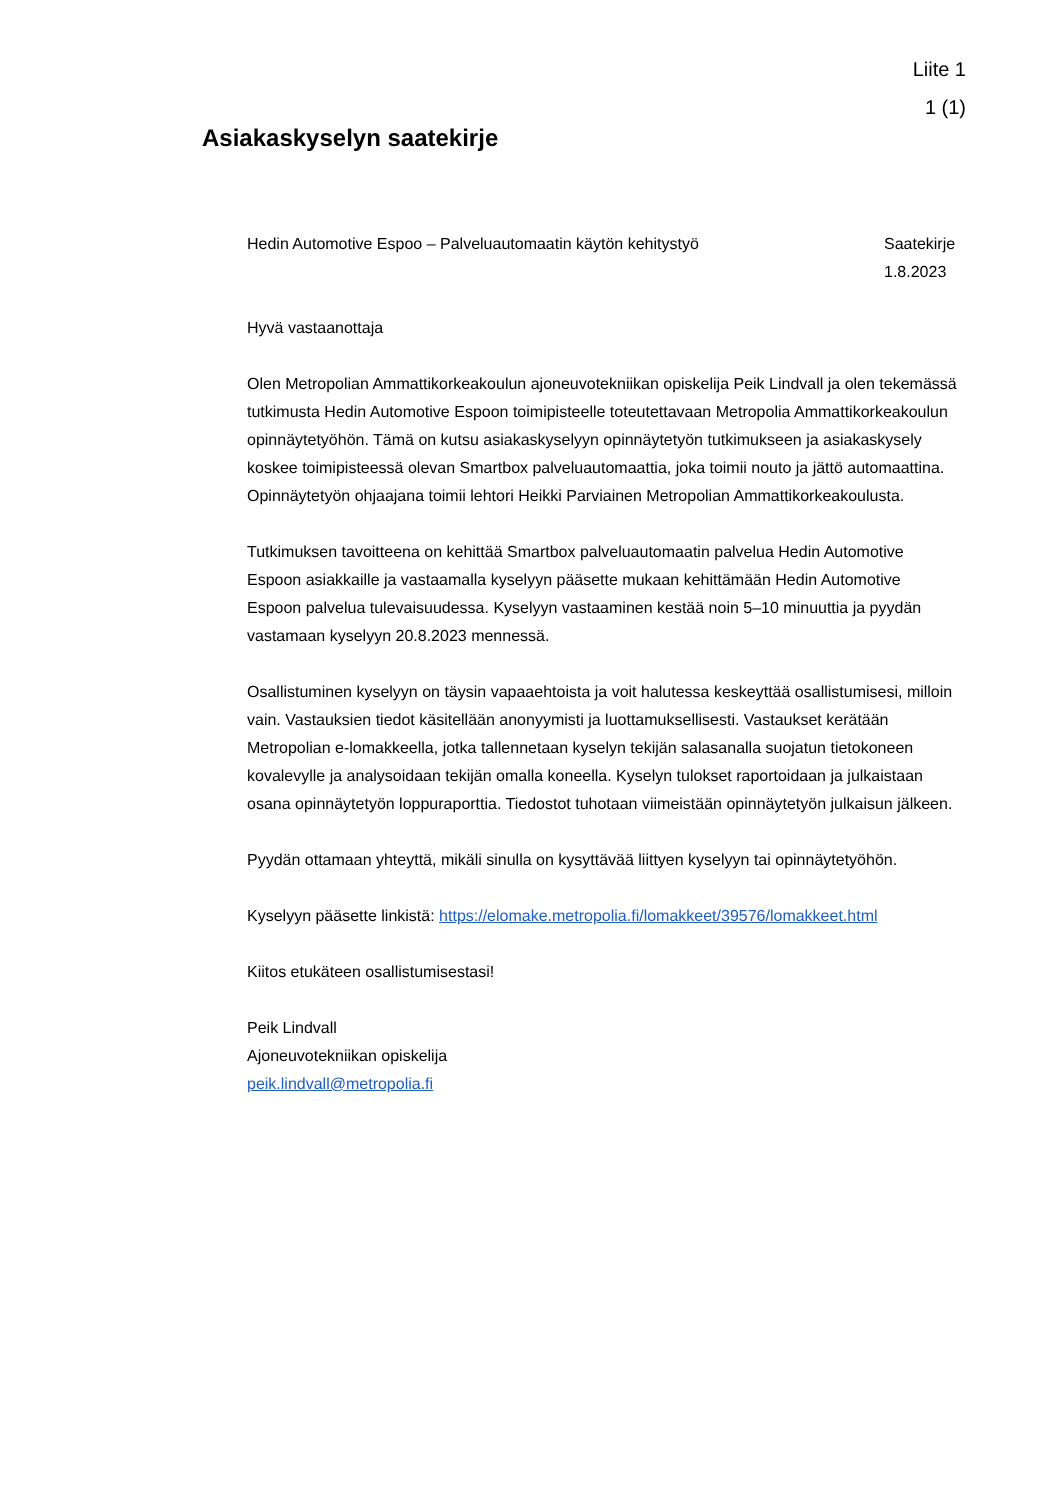Liite 1
1 (1)
Asiakaskyselyn saatekirje
Hedin Automotive Espoo – Palveluautomaatin käytön kehitystyö Saatekirje
1.8.2023
Hyvä vastaanottaja
Olen Metropolian Ammattikorkeakoulun ajoneuvotekniikan opiskelija Peik Lindvall ja olen tekemässä tutkimusta Hedin Automotive Espoon toimipisteelle toteutettavaan Metropolia Ammattikorkeakoulun opinnäytetyöhön. Tämä on kutsu asiakaskyselyyn opinnäytetyön tutkimukseen ja asiakaskysely koskee toimipisteessä olevan Smartbox palveluautomaattia, joka toimii nouto ja jättö automaattina. Opinnäytetyön ohjaajana toimii lehtori Heikki Parviainen Metropolian Ammattikorkeakoulusta.
Tutkimuksen tavoitteena on kehittää Smartbox palveluautomaatin palvelua Hedin Automotive Espoon asiakkaille ja vastaamalla kyselyyn pääsette mukaan kehittämään Hedin Automotive Espoon palvelua tulevaisuudessa. Kyselyyn vastaaminen kestää noin 5–10 minuuttia ja pyydän vastamaan kyselyyn 20.8.2023 mennessä.
Osallistuminen kyselyyn on täysin vapaaehtoista ja voit halutessa keskeyttää osallistumisesi, milloin vain. Vastauksien tiedot käsitellään anonyymisti ja luottamuksellisesti. Vastaukset kerätään Metropolian e-lomakkeella, jotka tallennetaan kyselyn tekijän salasanalla suojatun tietokoneen kovalevylle ja analysoidaan tekijän omalla koneella. Kyselyn tulokset raportoidaan ja julkaistaan osana opinnäytetyön loppuraporttia. Tiedostot tuhotaan viimeistään opinnäytetyön julkaisun jälkeen.
Pyydän ottamaan yhteyttä, mikäli sinulla on kysyttävää liittyen kyselyyn tai opinnäytetyöhön.
Kyselyyn pääsette linkistä: https://elomake.metropolia.fi/lomakkeet/39576/lomakkeet.html
Kiitos etukäteen osallistumisestasi!
Peik Lindvall
Ajoneuvotekniikan opiskelija
peik.lindvall@metropolia.fi